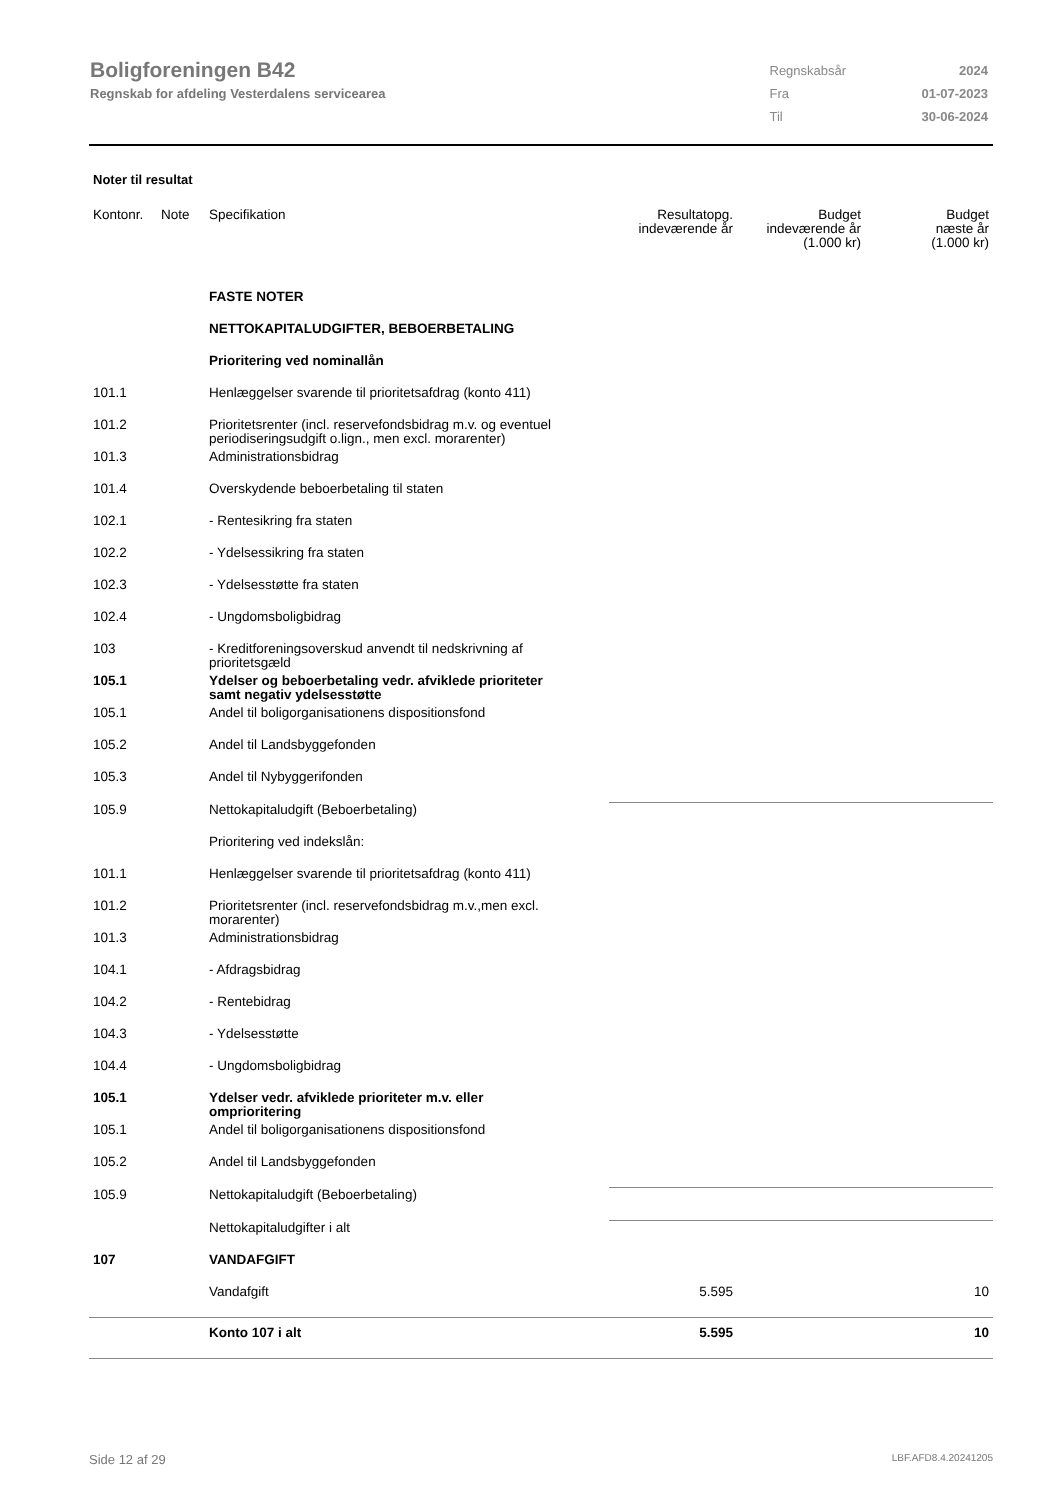Boligforeningen B42
Regnskab for afdeling Vesterdalens servicearea
| Regnskabsår | 2024 |
| Fra | 01-07-2023 |
| Til | 30-06-2024 |
Noter til resultat
| Kontonr. | Note | Specifikation | Resultatopg. indeværende år | Budget indeværende år (1.000 kr) | Budget næste år (1.000 kr) |
| --- | --- | --- | --- | --- | --- |
| | | FASTE NOTER | | | |
| | | NETTOKAPITALUDGIFTER, BEBOERBETALING | | | |
| | | Prioritering ved nominallån | | | |
| 101.1 | | Henlæggelser svarende til prioritetsafdrag (konto 411) | | | |
| 101.2 | | Prioritetsrenter (incl. reservefondsbidrag m.v. og eventuel periodiseringsudgift o.lign., men excl. morarenter) | | | |
| 101.3 | | Administrationsbidrag | | | |
| 101.4 | | Overskydende beboerbetaling til staten | | | |
| 102.1 | | - Rentesikring fra staten | | | |
| 102.2 | | - Ydelsessikring fra staten | | | |
| 102.3 | | - Ydelsesstøtte fra staten | | | |
| 102.4 | | - Ungdomsboligbidrag | | | |
| 103 | | - Kreditforeningsoverskud anvendt til nedskrivning af prioritetsgæld | | | |
| 105.1 | | Ydelser og beboerbetaling vedr. afviklede prioriteter samt negativ ydelsesstøtte | | | |
| 105.1 | | Andel til boligorganisationens dispositionsfond | | | |
| 105.2 | | Andel til Landsbyggefonden | | | |
| 105.3 | | Andel til Nybyggerifonden | | | |
| 105.9 | | Nettokapitaludgift (Beboerbetaling) | | | |
| | | Prioritering ved indekslån: | | | |
| 101.1 | | Henlæggelser svarende til prioritetsafdrag (konto 411) | | | |
| 101.2 | | Prioritetsrenter (incl. reservefondsbidrag m.v.,men excl. morarenter) | | | |
| 101.3 | | Administrationsbidrag | | | |
| 104.1 | | - Afdragsbidrag | | | |
| 104.2 | | - Rentebidrag | | | |
| 104.3 | | - Ydelsesstøtte | | | |
| 104.4 | | - Ungdomsboligbidrag | | | |
| 105.1 | | Ydelser vedr. afviklede prioriteter m.v. eller omprioritering | | | |
| 105.1 | | Andel til boligorganisationens dispositionsfond | | | |
| 105.2 | | Andel til Landsbyggefonden | | | |
| 105.9 | | Nettokapitaludgift (Beboerbetaling) | | | |
| | | Nettokapitaludgifter i alt | | | |
| 107 | | VANDAFGIFT | | | |
| | | Vandafgift | 5.595 | | 10 |
| | | Konto 107 i alt | 5.595 | | 10 |
Side 12 af 29 LBF.AFD8.4.20241205